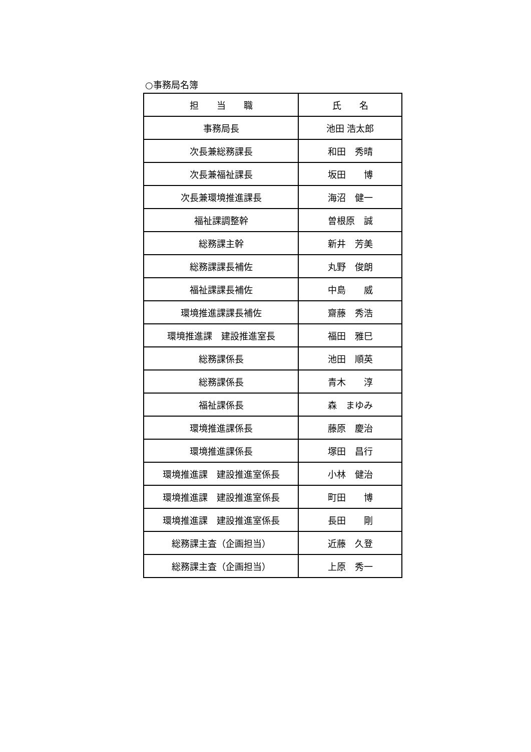○事務局名簿
| 担 当 職 | 氏 名 |
| --- | --- |
| 事務局長 | 池田 浩太郎 |
| 次長兼総務課長 | 和田 秀晴 |
| 次長兼福祉課長 | 坂田 博 |
| 次長兼環境推進課長 | 海沼 健一 |
| 福祉課調整幹 | 曽根原 誠 |
| 総務課主幹 | 新井 芳美 |
| 総務課課長補佐 | 丸野 俊朗 |
| 福祉課課長補佐 | 中島 威 |
| 環境推進課課長補佐 | 齋藤 秀浩 |
| 環境推進課 建設推進室長 | 福田 雅巳 |
| 総務課係長 | 池田 順英 |
| 総務課係長 | 青木 淳 |
| 福祉課係長 | 森 まゆみ |
| 環境推進課係長 | 藤原 慶治 |
| 環境推進課係長 | 塚田 昌行 |
| 環境推進課 建設推進室係長 | 小林 健治 |
| 環境推進課 建設推進室係長 | 町田 博 |
| 環境推進課 建設推進室係長 | 長田 剛 |
| 総務課主査（企画担当） | 近藤 久登 |
| 総務課主査（企画担当） | 上原 秀一 |